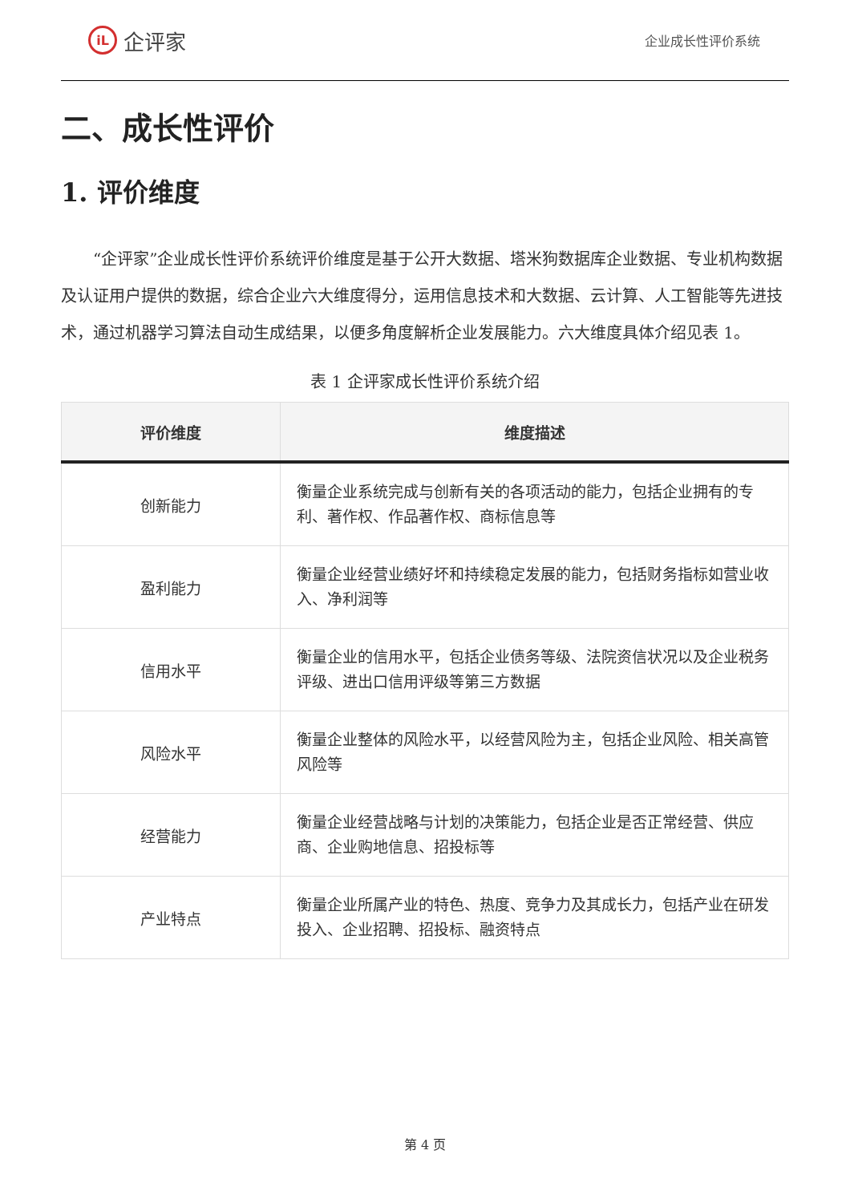iL 企评家
企业成长性评价系统
二、成长性评价
1. 评价维度
“企评家”企业成长性评价系统评价维度是基于公开大数据、塔米狗数据库企业数据、专业机构数据及认证用户提供的数据，综合企业六大维度得分，运用信息技术和大数据、云计算、人工智能等先进技术，通过机器学习算法自动生成结果，以便多角度解析企业发展能力。六大维度具体介绍见表 1。
表 1 企评家成长性评价系统介绍
| 评价维度 | 维度描述 |
| --- | --- |
| 创新能力 | 衡量企业系统完成与创新有关的各项活动的能力，包括企业拥有的专利、著作权、作品著作权、商标信息等 |
| 盈利能力 | 衡量企业经营业绩好坏和持续稳定发展的能力，包括财务指标如营业收入、净利润等 |
| 信用水平 | 衡量企业的信用水平，包括企业债务等级、法院资信状况以及企业税务评级、进出口信用评级等第三方数据 |
| 风险水平 | 衡量企业整体的风险水平，以经营风险为主，包括企业风险、相关高管风险等 |
| 经营能力 | 衡量企业经营战略与计划的决策能力，包括企业是否正常经营、供应商、企业购地信息、招投标等 |
| 产业特点 | 衡量企业所属产业的特色、热度、竞争力及其成长力，包括产业在研发投入、企业招聘、招投标、融资特点 |
第 4 页